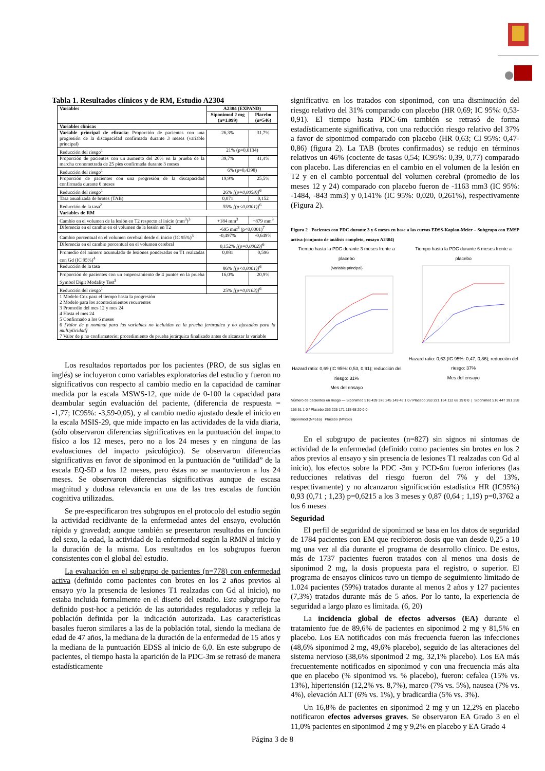Tabla 1. Resultados clínicos y de RM, Estudio A2304
| Variables | A2304 (EXPAND) | |
| --- | --- | --- |
| | Siponimod 2 mg (n=1.099) | Placebo (n=546) |
| Variables clínicas | | |
| Variable principal de eficacia: Proporción de pacientes con una progresión de la discapacidad confirmada durante 3 meses (variable principal) | 26,3% | 31,7% |
| Reducción del riesgo<sup>1</sup> | 21% (p=0,0134) | |
| Proporción de pacientes con un aumento del 20% en la prueba de la marcha cronometrada de 25 pies confirmada durante 3 meses | 39,7% | 41,4% |
| Reducción del riesgo<sup>1</sup> | 6% (p=0,4398) | |
| Proporción de pacientes con una progresión de la discapacidad confirmada durante 6 meses | 19,9% | 25,5% |
| Reducción del riesgo<sup>1</sup> | 26% [(p=0,0058)]<sup>6</sup> | |
| Tasa anualizada de brotes (TAB) | 0,071 | 0,152 |
| Reducción de la tasa<sup>2</sup> | 55% [(p<0,0001)]<sup>6</sup> | |
| Variables de RM | | |
| Cambio en el volumen de la lesión en T2 respecto al inicio (mm<sup>3</sup>)<sup>3</sup> | +184 mm<sup>3</sup> | +879 mm<sup>3</sup> |
| Diferencia en el cambio en el volumen de la lesión en T2 | -695 mm<sup>3</sup> (p<0,0001)<sup>7</sup> | |
| Cambio porcentual en el volumen cerebral desde el inicio (IC 95%)<sup>3</sup> | -0,497% | -0,649% |
| Diferencia en el cambio porcentual en el volumen cerebral | 0,152% [(p=0,0002)]<sup>6</sup> | |
| Promedio del número acumulado de lesiones ponderadas en T1 realzadas con Gd (IC 95%)<sup>4</sup> | 0,081 | 0,596 |
| Reducción de la tasa | 86% [(p<0,0001)]<sup>6</sup> | |
| Proporción de pacientes con un empeoramiento de 4 puntos en la prueba Symbol Digit Modality Test<sup>5</sup> | 16,0% | 20,9% |
| Reducción del riesgo<sup>1</sup> | 25% [(p=0,0163)]<sup>6</sup> | |
| 1 Modelo Cox para el tiempo hasta la progresión 2 Modelo para los acontecimientos recurrentes 3 Promedio del mes 12 y mes 24 4 Hasta el mes 24 5 Confirmado a los 6 meses 6 [Valor de p nominal para las variables no incluidas en la prueba jerárquica y no ajustadas para la multiplicidad] 7 Valor de p no confirmatorio; procedimiento de prueba jerárquica finalizado antes de alcanzar la variable | | |
Los resultados reportados por los pacientes (PRO, de sus siglas en inglés) se incluyeron como variables exploratorias del estudio y fueron no significativos con respecto al cambio medio en la capacidad de caminar medida por la escala MSWS-12, que mide de 0-100 la capacidad para deambular según evaluación del paciente, (diferencia de respuesta = -1,77; IC95%: -3,59-0,05), y al cambio medio ajustado desde el inicio en la escala MSIS-29, que mide impacto en las actividades de la vida diaria, (sólo observaron diferencias significativas en la puntuación del impacto físico a los 12 meses, pero no a los 24 meses y en ninguna de las evaluaciones del impacto psicológico). Se observaron diferencias significativas en favor de siponimod en la puntuación de “utilidad” de la escala EQ-5D a los 12 meses, pero éstas no se mantuvieron a los 24 meses. Se observaron diferencias significativas aunque de escasa magnitud y dudosa relevancia en una de las tres escalas de función cognitiva utilizadas.
Se pre-especificaron tres subgrupos en el protocolo del estudio según la actividad recidivante de la enfermedad antes del ensayo, evolución rápida y gravedad; aunque también se presentaron resultados en función del sexo, la edad, la actividad de la enfermedad según la RMN al inicio y la duración de la misma. Los resultados en los subgrupos fueron consistentes con el global del estudio.
La evaluación en el subgrupo de pacientes (n=778) con enfermedad activa (definido como pacientes con brotes en los 2 años previos al ensayo y/o la presencia de lesiones T1 realzadas con Gd al inicio), no estaba incluida formalmente en el diseño del estudio. Este subgrupo fue definido post-hoc a petición de las autoridades reguladoras y refleja la población definida por la indicación autorizada. Las características basales fueron similares a las de la población total, siendo la mediana de edad de 47 años, la mediana de la duración de la enfermedad de 15 años y la mediana de la puntuación EDSS al inicio de 6,0. En este subgrupo de pacientes, el tiempo hasta la aparición de la PDC-3m se retrasó de manera estadísticamente
significativa en los tratados con siponimod, con una disminución del riesgo relativo del 31% comparado con placebo (HR 0,69; IC 95%: 0,53-0,91). El tiempo hasta PDC-6m también se retrasó de forma estadísticamente significativa, con una reducción riesgo relativo del 37% a favor de siponimod comparado con placebo (HR 0,63; CI 95%: 0,47-0,86) (figura 2). La TAB (brotes confirmados) se redujo en términos relativos un 46% (cociente de tasas 0,54; IC95%: 0,39, 0,77) comparado con placebo. Las diferencias en el cambio en el volumen de la lesión en T2 y en el cambio porcentual del volumen cerebral (promedio de los meses 12 y 24) comparado con placebo fueron de -1163 mm3 (IC 95%: -1484, -843 mm3) y 0,141% (IC 95%: 0,020, 0,261%), respectivamente (Figura 2).
Figura 2 Pacientes con PDC durante 3 y 6 meses en base a las curvas EDSS-Kaplan-Meier – Subgrupo con EMSP activa (conjunto de análisis completo, ensayo A2304)
Tiempo hasta la PDC durante 3 meses frente a placebo
(Variable principal)Hazard ratio: 0,69 (IC 95%: 0,53, 0,91); reducción del riesgo: 31%
Mes del ensayo
Tiempo hasta la PDC durante 6 meses frente a placeboHazard ratio: 0,63 (IC 95%: 0,47, 0,86); reducción del riesgo: 37%
Mes del ensayo
Número de pacientes en riesgo — Siponimod 516 439 376 245 149 48 1 0 / Placebo 263 221 164 112 68 19 0 0 | Siponimod 516 447 391 258 156 51 1 0 / Placebo 263 225 171 115 68 20 0 0
Siponimod (N=516) Placebo (N=263)
En el subgrupo de pacientes (n=827) sin signos ni síntomas de actividad de la enfermedad (definido como pacientes sin brotes en los 2 años previos al ensayo y sin presencia de lesiones T1 realzadas con Gd al inicio), los efectos sobre la PDC -3m y PCD-6m fueron inferiores (las reducciones relativas del riesgo fueron del 7% y del 13%, respectivamente) y no alcanzaron significación estadística HR (IC95%) 0,93 (0,71 ; 1,23) p=0,6215 a los 3 meses y 0,87 (0,64 ; 1,19) p=0,3762 a los 6 meses
Seguridad
El perfil de seguridad de siponimod se basa en los datos de seguridad de 1784 pacientes con EM que recibieron dosis que van desde 0,25 a 10 mg una vez al día durante el programa de desarrollo clínico. De estos, más de 1737 pacientes fueron tratados con al menos una dosis de siponimod 2 mg, la dosis propuesta para el registro, o superior. El programa de ensayos clínicos tuvo un tiempo de seguimiento limitado de 1.024 pacientes (59%) tratados durante al menos 2 años y 127 pacientes (7,3%) tratados durante más de 5 años. Por lo tanto, la experiencia de seguridad a largo plazo es limitada. (6, 20)
La incidencia global de efectos adversos (EA) durante el tratamiento fue de 89,6% de pacientes en siponimod 2 mg y 81,5% en placebo. Los EA notificados con más frecuencia fueron las infecciones (48,6% siponimod 2 mg, 49,6% placebo), seguido de las alteraciones del sistema nervioso (38,6% siponimod 2 mg, 32,1% placebo). Los EA más frecuentemente notificados en siponimod y con una frecuencia más alta que en placebo (% siponimod vs. % placebo), fueron: cefalea (15% vs. 13%), hipertensión (12,2% vs. 8,7%), mareo (7% vs. 5%), nausea (7% vs. 4%), elevación ALT (6% vs. 1%), y bradicardia (5% vs. 3%).
Un 16,8% de pacientes en siponimod 2 mg y un 12,2% en placebo notificaron efectos adversos graves. Se observaron EA Grado 3 en el 11,0% pacientes en siponimod 2 mg y 9,2% en placebo y EA Grado 4
Página 3 de 8